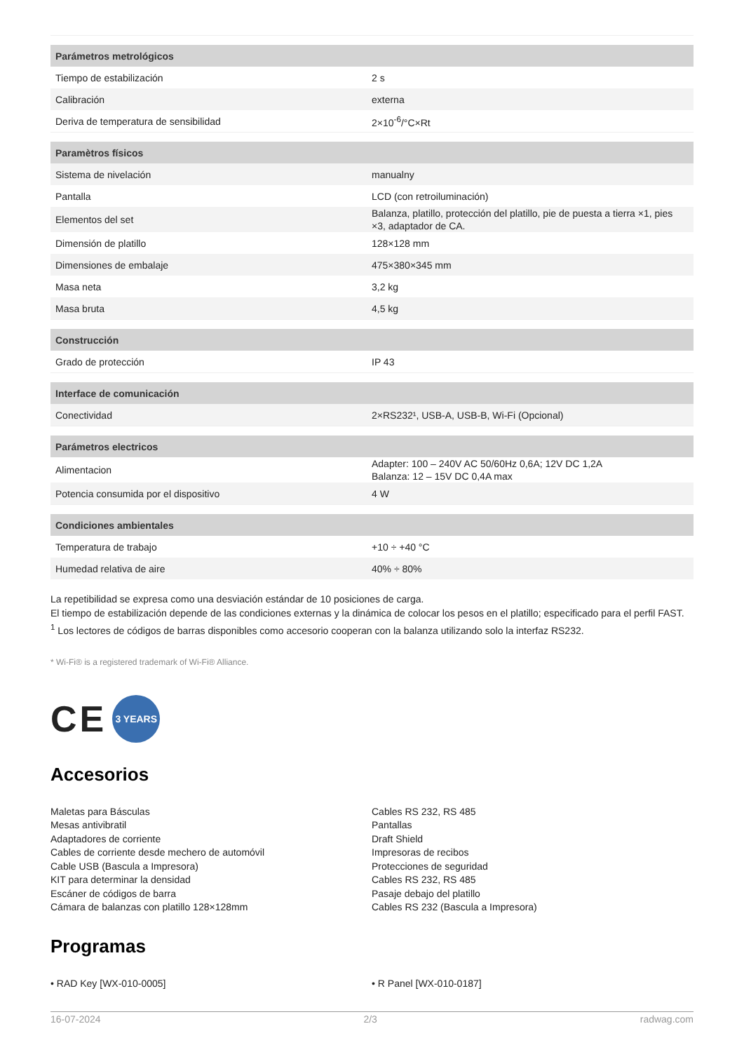| Parámetros metrológicos | |
| --- | --- |
| Tiempo de estabilización | 2 s |
| Calibración | externa |
| Deriva de temperatura de sensibilidad | 2×10<sup>-6</sup>/°C×Rt |
| Paramètros físicos | |
| Sistema de nivelación | manualny |
| Pantalla | LCD (con retroiluminación) |
| Elementos del set | Balanza, platillo, protección del platillo, pie de puesta a tierra ×1, pies ×3, adaptador de CA. |
| Dimensión de platillo | 128×128 mm |
| Dimensiones de embalaje | 475×380×345 mm |
| Masa neta | 3,2 kg |
| Masa bruta | 4,5 kg |
| Construcción | |
| Grado de protección | IP 43 |
| Interface de comunicación | |
| Conectividad | 2×RS232¹, USB-A, USB-B, Wi-Fi (Opcional) |
| Parámetros electricos | |
| Alimentacion | Adapter: 100 – 240V AC 50/60Hz 0,6A; 12V DC 1,2A Balanza: 12 – 15V DC 0,4A max |
| Potencia consumida por el dispositivo | 4 W |
| Condiciones ambientales | |
| Temperatura de trabajo | +10 ÷ +40 °C |
| Humedad relativa de aire | 40% ÷ 80% |
La repetibilidad se expresa como una desviación estándar de 10 posiciones de carga.
El tiempo de estabilización depende de las condiciones externas y la dinámica de colocar los pesos en el platillo; especificado para el perfil FAST.
<sup>1</sup> Los lectores de códigos de barras disponibles como accesorio cooperan con la balanza utilizando solo la interfaz RS232.
* Wi-Fi® is a registered trademark of Wi-Fi® Alliance.
CE 3 YEARS
Accesorios
Maletas para Básculas
Mesas antivibratil
Adaptadores de corriente
Cables de corriente desde mechero de automóvil
Cable USB (Bascula a Impresora)
KIT para determinar la densidad
Escáner de códigos de barra
Cámara de balanzas con platillo 128×128mm
Cables RS 232, RS 485
Pantallas
Draft Shield
Impresoras de recibos
Protecciones de seguridad
Cables RS 232, RS 485
Pasaje debajo del platillo
Cables RS 232 (Bascula a Impresora)
Programas
• RAD Key [WX-010-0005] • R Panel [WX-010-0187]
16-07-2024 2/3 radwag.com